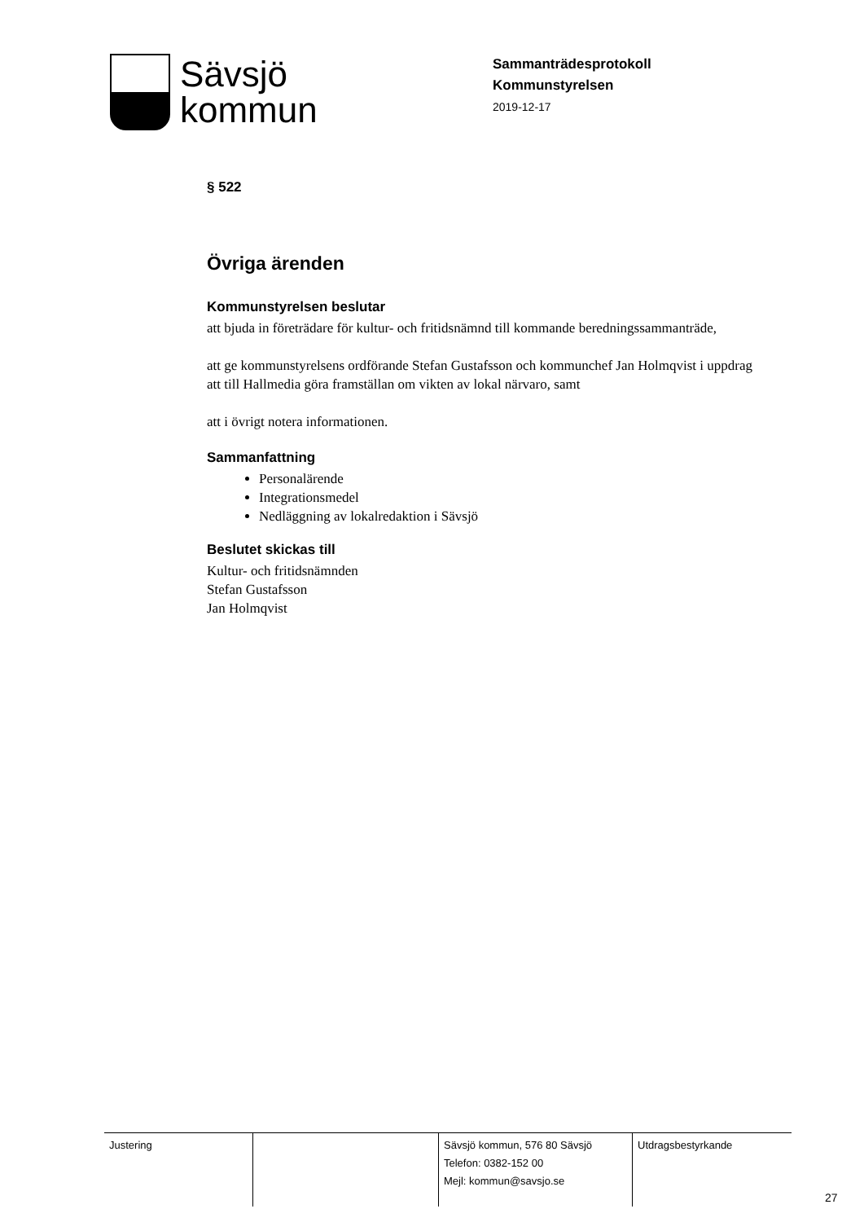Sävsjö
kommun
Sammanträdesprotokoll
Kommunstyrelsen
2019-12-17
§ 522
Övriga ärenden
Kommunstyrelsen beslutar
att bjuda in företrädare för kultur- och fritidsnämnd till kommande beredningssammanträde,
att ge kommunstyrelsens ordförande Stefan Gustafsson och kommunchef Jan Holmqvist i uppdrag att till Hallmedia göra framställan om vikten av lokal närvaro, samt
att i övrigt notera informationen.
Sammanfattning
Personalärende
Integrationsmedel
Nedläggning av lokalredaktion i Sävsjö
Beslutet skickas till
Kultur- och fritidsnämnden
Stefan Gustafsson
Jan Holmqvist
| Justering | | Sävsjö kommun, 576 80 Sävsjö Telefon: 0382-152 00 Mejl: kommun@savsjo.se | Utdragsbestyrkande |
27